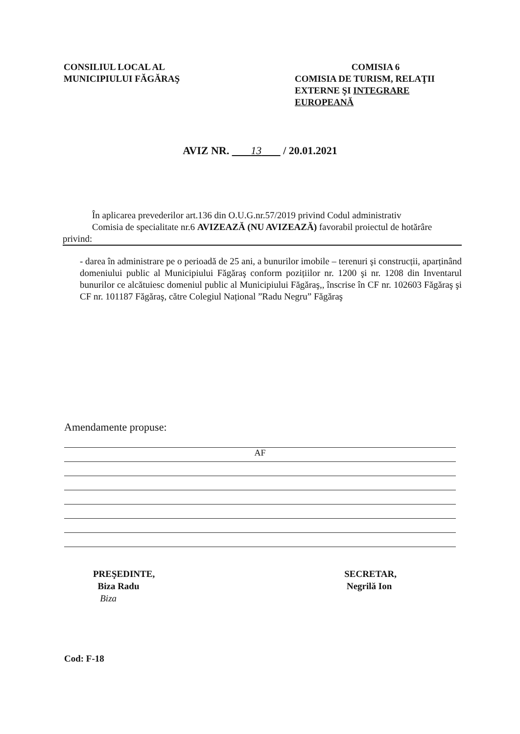CONSILIUL LOCAL AL
MUNICIPIULUI FĂGĂRAŞ
COMISIA 6
COMISIA DE TURISM, RELAŢII EXTERNE ŞI INTEGRARE EUROPEANĂ
AVIZ NR. 13 / 20.01.2021
În aplicarea prevederilor art.136 din O.U.G.nr.57/2019 privind Codul administrativ
Comisia de specialitate nr.6 AVIZEAZĂ (NU AVIZEAZĂ) favorabil proiectul de hotărâre privind:
- darea în administrare pe o perioadă de 25 ani, a bunurilor imobile – terenuri şi construcții, aparținând domeniului public al Municipiului Făgăraş conform pozițiilor nr. 1200 şi nr. 1208 din Inventarul bunurilor ce alcătuiesc domeniul public al Municipiului Făgăraş,, înscrise în CF nr. 102603 Făgăraş şi CF nr. 101187 Făgăraş, către Colegiul Național ”Radu Negru” Făgăraş
Amendamente propuse:
AF
PREŞEDINTE,
Biza Radu
Biza
SECRETAR,
Negrilă Ion
Cod: F-18